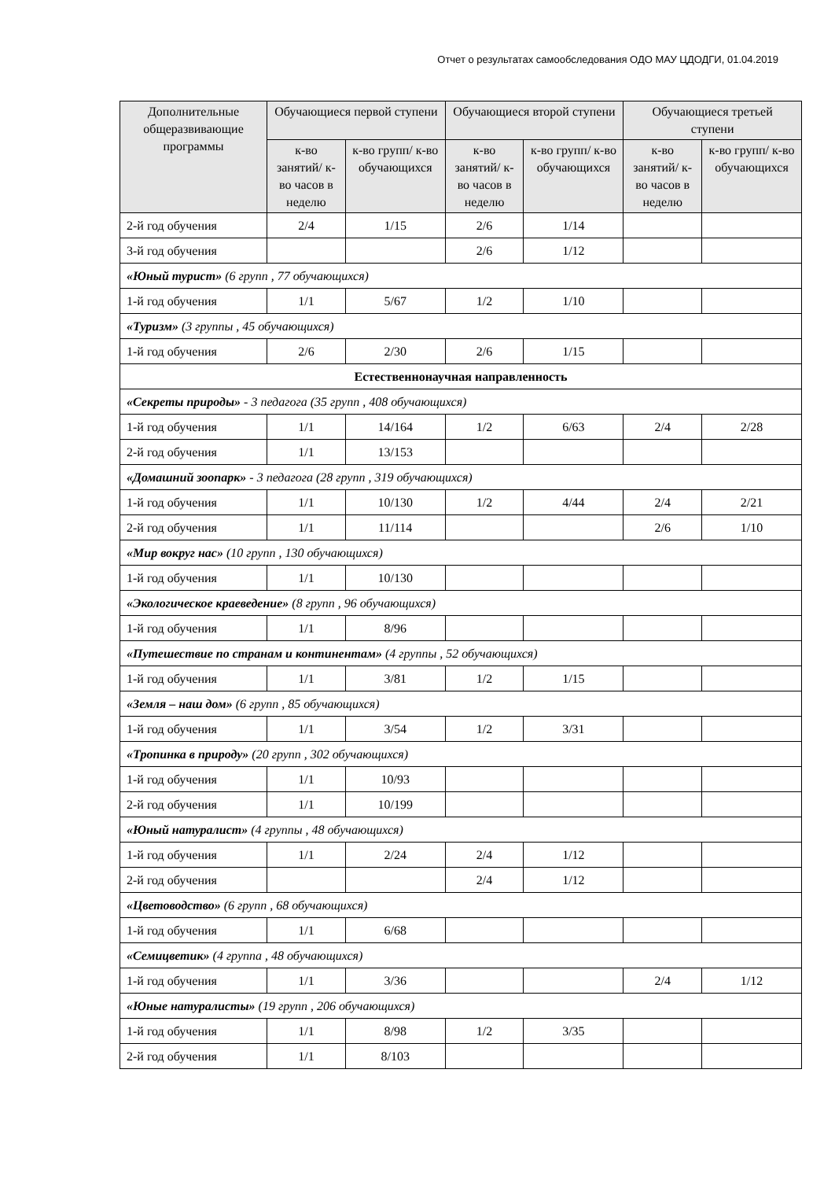Отчет о результатах самообследования ОДО МАУ ЦДОДГИ, 01.04.2019
| Дополнительные общеразвивающие программы | Обучающиеся первой ступени | | Обучающиеся второй ступени | | Обучающиеся третьей ступени | |
| --- | --- | --- | --- | --- | --- | --- |
| | к-во занятий/ к-во часов в неделю | к-во групп/ к-во обучающихся | к-во занятий/ к-во часов в неделю | к-во групп/ к-во обучающихся | к-во занятий/ к-во часов в неделю | к-во групп/ к-во обучающихся |
| 2-й год обучения | 2/4 | 1/15 | 2/6 | 1/14 | | |
| 3-й год обучения | | | 2/6 | 1/12 | | |
| «Юный турист» (6 групп , 77 обучающихся) | | | | | | |
| 1-й год обучения | 1/1 | 5/67 | 1/2 | 1/10 | | |
| «Туризм» (3 группы , 45 обучающихся) | | | | | | |
| 1-й год обучения | 2/6 | 2/30 | 2/6 | 1/15 | | |
| Естественнонаучная направленность | | | | | | |
| «Секреты природы» - 3 педагога (35 групп , 408 обучающихся) | | | | | | |
| 1-й год обучения | 1/1 | 14/164 | 1/2 | 6/63 | 2/4 | 2/28 |
| 2-й год обучения | 1/1 | 13/153 | | | | |
| «Домашний зоопарк» - 3 педагога (28 групп , 319 обучающихся) | | | | | | |
| 1-й год обучения | 1/1 | 10/130 | 1/2 | 4/44 | 2/4 | 2/21 |
| 2-й год обучения | 1/1 | 11/114 | | | 2/6 | 1/10 |
| «Мир вокруг нас» (10 групп , 130 обучающихся) | | | | | | |
| 1-й год обучения | 1/1 | 10/130 | | | | |
| «Экологическое краеведение» (8 групп , 96 обучающихся) | | | | | | |
| 1-й год обучения | 1/1 | 8/96 | | | | |
| «Путешествие по странам и континентам» (4 группы , 52 обучающихся) | | | | | | |
| 1-й год обучения | 1/1 | 3/81 | 1/2 | 1/15 | | |
| «Земля – наш дом» (6 групп , 85 обучающихся) | | | | | | |
| 1-й год обучения | 1/1 | 3/54 | 1/2 | 3/31 | | |
| «Тропинка в природу» (20 групп , 302 обучающихся) | | | | | | |
| 1-й год обучения | 1/1 | 10/93 | | | | |
| 2-й год обучения | 1/1 | 10/199 | | | | |
| «Юный натуралист» (4 группы , 48 обучающихся) | | | | | | |
| 1-й год обучения | 1/1 | 2/24 | 2/4 | 1/12 | | |
| 2-й год обучения | | | 2/4 | 1/12 | | |
| «Цветоводство» (6 групп , 68 обучающихся) | | | | | | |
| 1-й год обучения | 1/1 | 6/68 | | | | |
| «Семицветик» (4 группа , 48 обучающихся) | | | | | | |
| 1-й год обучения | 1/1 | 3/36 | | | 2/4 | 1/12 |
| «Юные натуралисты» (19 групп , 206 обучающихся) | | | | | | |
| 1-й год обучения | 1/1 | 8/98 | 1/2 | 3/35 | | |
| 2-й год обучения | 1/1 | 8/103 | | | | |